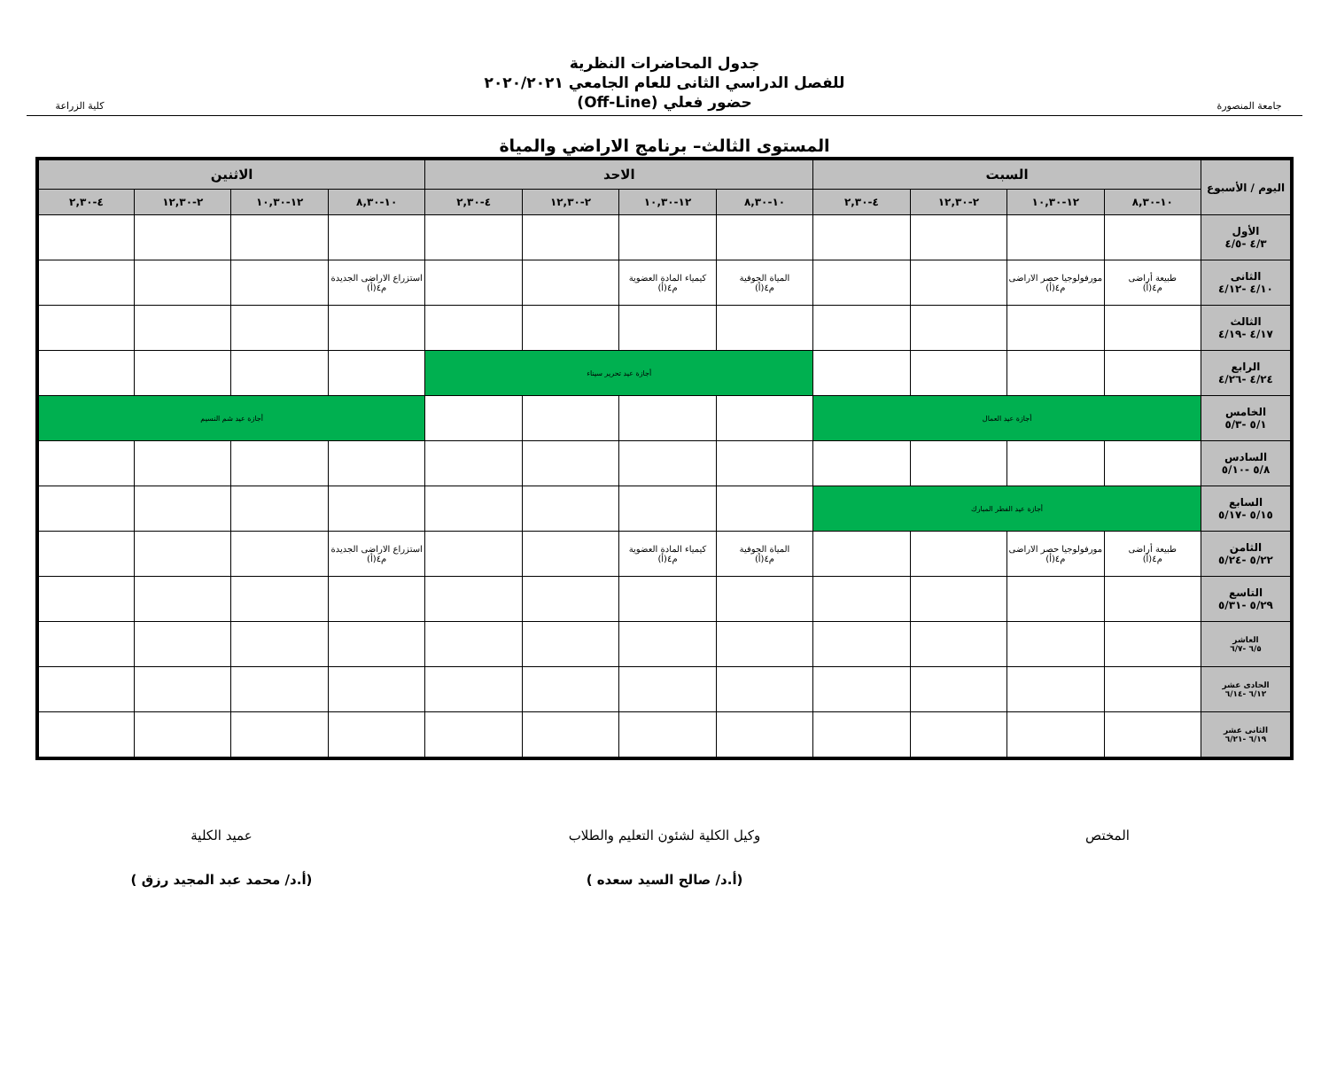جامعة المنصورة
جدول المحاضرات النظرية
للفصل الدراسي الثانى للعام الجامعي ٢٠٢٠/٢٠٢١
حضور فعلي (Off-Line)
كلية الزراعة
المستوى الثالث– برنامج الاراضي والمياة
| اليوم / الأسبوع | السبت | | | | الاحد | | | | الاثنين | | | |
| --- | --- | --- | --- | --- | --- | --- | --- | --- | --- | --- | --- | --- |
| | ١٠-٨,٣٠ | ١٢-١٠,٣٠ | ٢-١٢,٣٠ | ٤-٢,٣٠ | ١٠-٨,٣٠ | ١٢-١٠,٣٠ | ٢-١٢,٣٠ | ٤-٢,٣٠ | ١٠-٨,٣٠ | ١٢-١٠,٣٠ | ٢-١٢,٣٠ | ٤-٢,٣٠ |
| الأول ٤/٣ -٤/٥ | | | | | | | | | | | | |
| الثانى ٤/١٠ -٤/١٢ | طبيعة أراضى م٤(أ) | مورفولوجيا حصر الاراضى م٤(أ) | | | المياة الجوفية م٤(أ) | كيمياء المادة العضوية م٤(أ) | | | استزراع الاراضى الجديدة م٤(أ) | | | |
| الثالث ٤/١٧ -٤/١٩ | | | | | | | | | | | | |
| الرابع ٤/٢٤ -٤/٢٦ | | | | | أجازة عيد تحرير سيناء | | | | | | | |
| الخامس ٥/١ -٥/٣ | أجازة عيد العمال | | | | | | | | أجازة عيد شم النسيم | | | |
| السادس ٥/٨ -٥/١٠ | | | | | | | | | | | | |
| السابع ٥/١٥ -٥/١٧ | أجازة عيد الفطر المبارك | | | | | | | | | | | |
| الثامن ٥/٢٢ -٥/٢٤ | طبيعة أراضى م٤(أ) | مورفولوجيا حصر الاراضى م٤(أ) | | | المياة الجوفية م٤(أ) | كيمياء المادة العضوية م٤(أ) | | | استزراع الاراضى الجديدة م٤(أ) | | | |
| التاسع ٥/٢٩ -٥/٣١ | | | | | | | | | | | | |
| العاشر ٦/٥ -٦/٧ | | | | | | | | | | | | |
| الحادى عشر ٦/١٢ -٦/١٤ | | | | | | | | | | | | |
| الثانى عشر ٦/١٩ -٦/٢١ | | | | | | | | | | | | |
المختص وكيل الكلية لشئون التعليم والطلاب
(أ.د/ صالح السيد سعده )
عميد الكلية
(أ.د/ محمد عبد المجيد رزق )